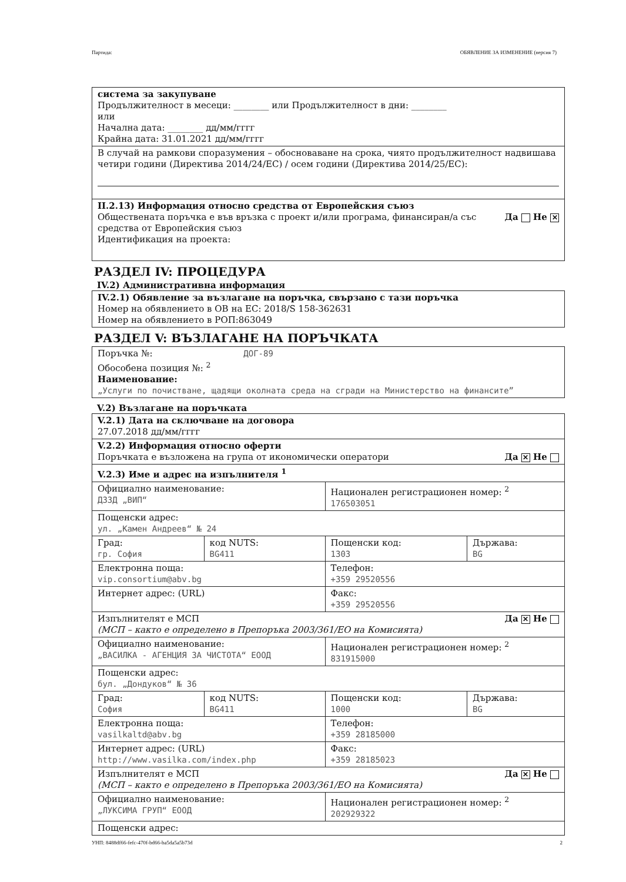Партида: ОБЯВЛЕНИЕ ЗА ИЗМЕНЕНИЕ (версия 7)
| система за закупуване Продължителност в месеци: ________ или Продължителност в дни: ________ или Начална дата: ________ дд/мм/гггг Крайна дата: 31.01.2021 дд/мм/гггг |
| В случай на рамкови споразумения – обосноваване на срока, чиято продължителност надвишава четири години (Директива 2014/24/ЕС) / осем години (Директива 2014/25/ЕС): |
| II.2.13) Информация относно средства от Европейския съюз Да Не ✕ Обществената поръчка е във връзка с проект и/или програма, финансиран/а със средства от Европейския съюз Идентификация на проекта: |
РАЗДЕЛ IV: ПРОЦЕДУРА
IV.2) Административна информация
| IV.2.1) Обявление за възлагане на поръчка, свързано с тази поръчка Номер на обявлението в ОВ на ЕС: 2018/S 158-362631 Номер на обявлението в РОП:863049 |
РАЗДЕЛ V: ВЪЗЛАГАНЕ НА ПОРЪЧКАТА
| Поръчка №: ДОГ-89 Обособена позиция №: <sup>2</sup> Наименование: „Услуги по почистване, щадящи околната среда на сгради на Министерство на финансите” |
V.2) Възлагане на поръчката
| V.2.1) Дата на сключване на договора 27.07.2018 дд/мм/гггг | | | |
| V.2.2) Информация относно оферти Да ✕ Не Поръчката е възложена на група от икономически оператори | | | |
| V.2.3) Име и адрес на изпълнителя <sup>1</sup> | | | |
| Официално наименование: ДЗЗД „ВИП“ | | Национален регистрационен номер: <sup>2</sup> 176503051 | |
| Пощенски адрес: ул. „Камен Андреев“ № 24 | | | |
| Град: гр. София | код NUTS: BG411 | Пощенски код: 1303 | Държава: BG |
| Електронна поща: vip.consortium@abv.bg | | Телефон: +359 29520556 | |
| Интернет адрес: (URL) | | Факс: +359 29520556 | |
| Да ✕ Не Изпълнителят е МСП (МСП – както е определено в Препоръка 2003/361/ЕО на Комисията) | | | |
| Официално наименование: „ВАСИЛКА - АГЕНЦИЯ ЗА ЧИСТОТА“ ЕООД | | Национален регистрационен номер: <sup>2</sup> 831915000 | |
| Пощенски адрес: бул. „Дондуков“ № 36 | | | |
| Град: София | код NUTS: BG411 | Пощенски код: 1000 | Държава: BG |
| Електронна поща: vasilkaltd@abv.bg | | Телефон: +359 28185000 | |
| Интернет адрес: (URL) http://www.vasilka.com/index.php | | Факс: +359 28185023 | |
| Да ✕ Не Изпълнителят е МСП (МСП – както е определено в Препоръка 2003/361/ЕО на Комисията) | | | |
| Официално наименование: „ЛУКСИМА ГРУП“ ЕООД | | Национален регистрационен номер: <sup>2</sup> 202929322 | |
| Пощенски адрес: | | | |
УНП: 8488df66-fefc-470f-bd66-ba5da5a5b73d 2